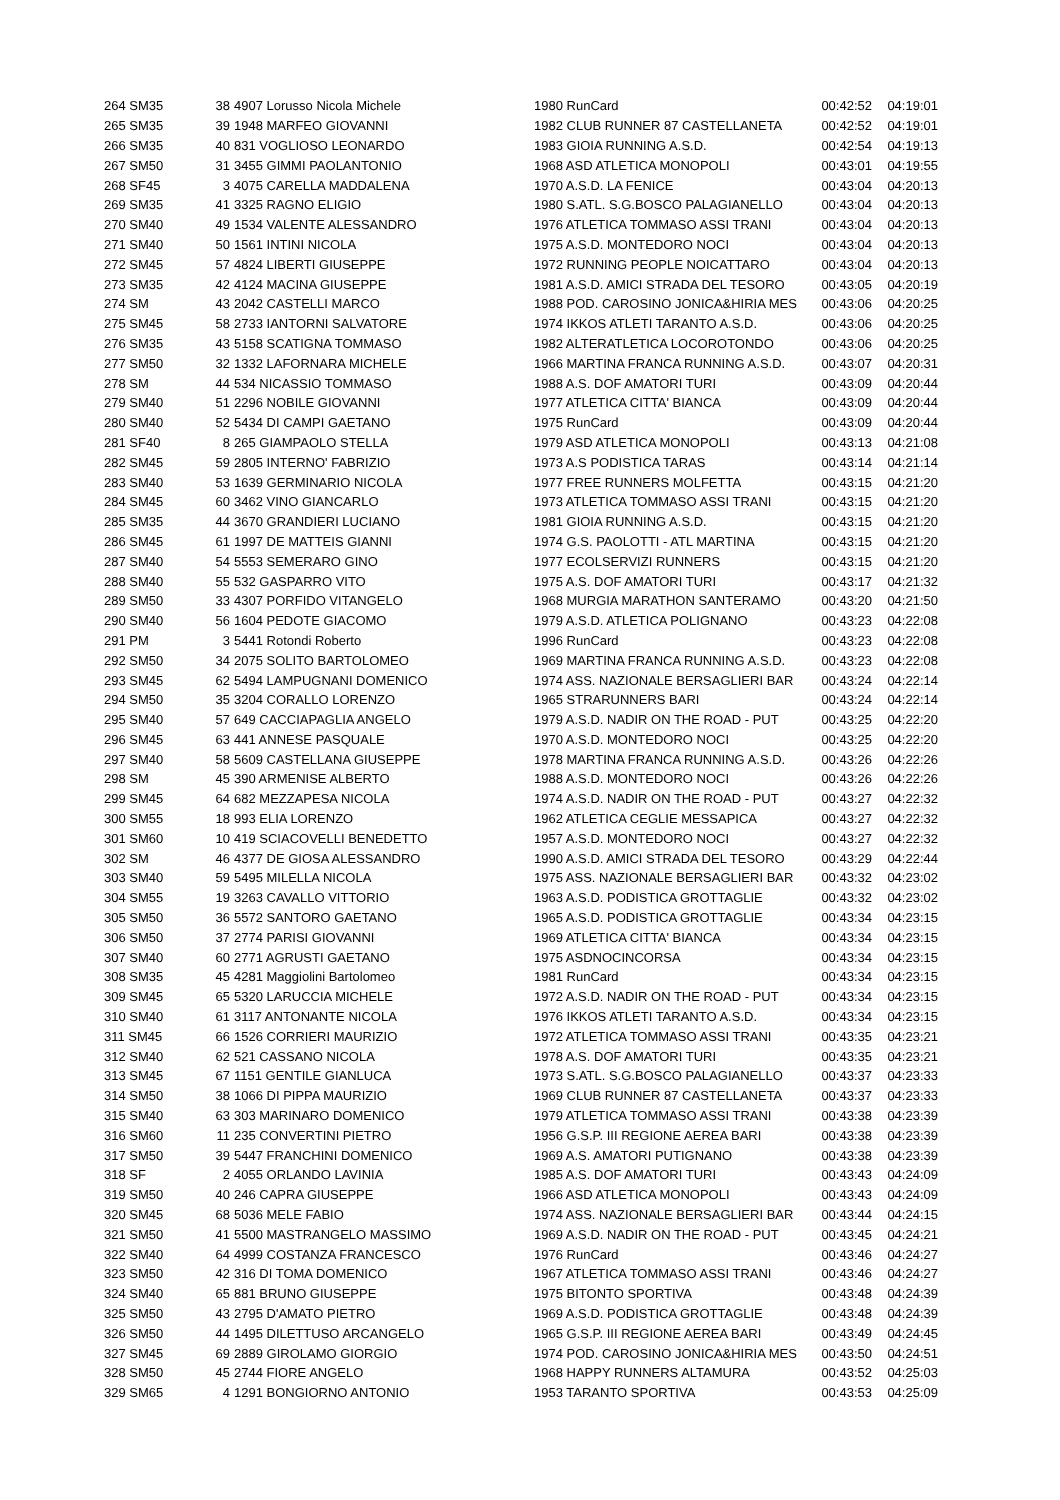| 264 SM35 | 38 | 4907 Lorusso Nicola Michele | 1980 RunCard | 00:42:52 | 04:19:01 |
| 265 SM35 | 39 | 1948 MARFEO GIOVANNI | 1982 CLUB RUNNER 87 CASTELLANETA | 00:42:52 | 04:19:01 |
| 266 SM35 | 40 | 831 VOGLIOSO LEONARDO | 1983 GIOIA RUNNING A.S.D. | 00:42:54 | 04:19:13 |
| 267 SM50 | 31 | 3455 GIMMI PAOLANTONIO | 1968 ASD ATLETICA MONOPOLI | 00:43:01 | 04:19:55 |
| 268 SF45 | 3 | 4075 CARELLA MADDALENA | 1970 A.S.D. LA FENICE | 00:43:04 | 04:20:13 |
| 269 SM35 | 41 | 3325 RAGNO ELIGIO | 1980 S.ATL. S.G.BOSCO PALAGIANELLO | 00:43:04 | 04:20:13 |
| 270 SM40 | 49 | 1534 VALENTE ALESSANDRO | 1976 ATLETICA TOMMASO ASSI TRANI | 00:43:04 | 04:20:13 |
| 271 SM40 | 50 | 1561 INTINI NICOLA | 1975 A.S.D. MONTEDORO NOCI | 00:43:04 | 04:20:13 |
| 272 SM45 | 57 | 4824 LIBERTI GIUSEPPE | 1972 RUNNING PEOPLE NOICATTARO | 00:43:04 | 04:20:13 |
| 273 SM35 | 42 | 4124 MACINA GIUSEPPE | 1981 A.S.D. AMICI STRADA DEL TESORO | 00:43:05 | 04:20:19 |
| 274 SM | 43 | 2042 CASTELLI MARCO | 1988 POD. CAROSINO JONICA&HIRIA MES | 00:43:06 | 04:20:25 |
| 275 SM45 | 58 | 2733 IANTORNI SALVATORE | 1974 IKKOS ATLETI TARANTO A.S.D. | 00:43:06 | 04:20:25 |
| 276 SM35 | 43 | 5158 SCATIGNA TOMMASO | 1982 ALTERATLETICA LOCOROTONDO | 00:43:06 | 04:20:25 |
| 277 SM50 | 32 | 1332 LAFORNARA MICHELE | 1966 MARTINA FRANCA RUNNING A.S.D. | 00:43:07 | 04:20:31 |
| 278 SM | 44 | 534 NICASSIO TOMMASO | 1988 A.S. DOF AMATORI TURI | 00:43:09 | 04:20:44 |
| 279 SM40 | 51 | 2296 NOBILE GIOVANNI | 1977 ATLETICA CITTA' BIANCA | 00:43:09 | 04:20:44 |
| 280 SM40 | 52 | 5434 DI CAMPI GAETANO | 1975 RunCard | 00:43:09 | 04:20:44 |
| 281 SF40 | 8 | 265 GIAMPAOLO STELLA | 1979 ASD ATLETICA MONOPOLI | 00:43:13 | 04:21:08 |
| 282 SM45 | 59 | 2805 INTERNO' FABRIZIO | 1973 A.S PODISTICA TARAS | 00:43:14 | 04:21:14 |
| 283 SM40 | 53 | 1639 GERMINARIO NICOLA | 1977 FREE RUNNERS MOLFETTA | 00:43:15 | 04:21:20 |
| 284 SM45 | 60 | 3462 VINO GIANCARLO | 1973 ATLETICA TOMMASO ASSI TRANI | 00:43:15 | 04:21:20 |
| 285 SM35 | 44 | 3670 GRANDIERI LUCIANO | 1981 GIOIA RUNNING A.S.D. | 00:43:15 | 04:21:20 |
| 286 SM45 | 61 | 1997 DE MATTEIS GIANNI | 1974 G.S. PAOLOTTI - ATL MARTINA | 00:43:15 | 04:21:20 |
| 287 SM40 | 54 | 5553 SEMERARO GINO | 1977 ECOLSERVIZI RUNNERS | 00:43:15 | 04:21:20 |
| 288 SM40 | 55 | 532 GASPARRO VITO | 1975 A.S. DOF AMATORI TURI | 00:43:17 | 04:21:32 |
| 289 SM50 | 33 | 4307 PORFIDO VITANGELO | 1968 MURGIA MARATHON SANTERAMO | 00:43:20 | 04:21:50 |
| 290 SM40 | 56 | 1604 PEDOTE GIACOMO | 1979 A.S.D. ATLETICA POLIGNANO | 00:43:23 | 04:22:08 |
| 291 PM | 3 | 5441 Rotondi Roberto | 1996 RunCard | 00:43:23 | 04:22:08 |
| 292 SM50 | 34 | 2075 SOLITO BARTOLOMEO | 1969 MARTINA FRANCA RUNNING A.S.D. | 00:43:23 | 04:22:08 |
| 293 SM45 | 62 | 5494 LAMPUGNANI DOMENICO | 1974 ASS. NAZIONALE BERSAGLIERI BAR | 00:43:24 | 04:22:14 |
| 294 SM50 | 35 | 3204 CORALLO LORENZO | 1965 STRARUNNERS BARI | 00:43:24 | 04:22:14 |
| 295 SM40 | 57 | 649 CACCIAPAGLIA ANGELO | 1979 A.S.D. NADIR ON THE ROAD - PUT | 00:43:25 | 04:22:20 |
| 296 SM45 | 63 | 441 ANNESE PASQUALE | 1970 A.S.D. MONTEDORO NOCI | 00:43:25 | 04:22:20 |
| 297 SM40 | 58 | 5609 CASTELLANA GIUSEPPE | 1978 MARTINA FRANCA RUNNING A.S.D. | 00:43:26 | 04:22:26 |
| 298 SM | 45 | 390 ARMENISE ALBERTO | 1988 A.S.D. MONTEDORO NOCI | 00:43:26 | 04:22:26 |
| 299 SM45 | 64 | 682 MEZZAPESA NICOLA | 1974 A.S.D. NADIR ON THE ROAD - PUT | 00:43:27 | 04:22:32 |
| 300 SM55 | 18 | 993 ELIA LORENZO | 1962 ATLETICA CEGLIE MESSAPICA | 00:43:27 | 04:22:32 |
| 301 SM60 | 10 | 419 SCIACOVELLI BENEDETTO | 1957 A.S.D. MONTEDORO NOCI | 00:43:27 | 04:22:32 |
| 302 SM | 46 | 4377 DE GIOSA ALESSANDRO | 1990 A.S.D. AMICI STRADA DEL TESORO | 00:43:29 | 04:22:44 |
| 303 SM40 | 59 | 5495 MILELLA NICOLA | 1975 ASS. NAZIONALE BERSAGLIERI BAR | 00:43:32 | 04:23:02 |
| 304 SM55 | 19 | 3263 CAVALLO VITTORIO | 1963 A.S.D. PODISTICA GROTTAGLIE | 00:43:32 | 04:23:02 |
| 305 SM50 | 36 | 5572 SANTORO GAETANO | 1965 A.S.D. PODISTICA GROTTAGLIE | 00:43:34 | 04:23:15 |
| 306 SM50 | 37 | 2774 PARISI GIOVANNI | 1969 ATLETICA CITTA' BIANCA | 00:43:34 | 04:23:15 |
| 307 SM40 | 60 | 2771 AGRUSTI GAETANO | 1975 ASDNOCINCORSA | 00:43:34 | 04:23:15 |
| 308 SM35 | 45 | 4281 Maggiolini Bartolomeo | 1981 RunCard | 00:43:34 | 04:23:15 |
| 309 SM45 | 65 | 5320 LARUCCIA MICHELE | 1972 A.S.D. NADIR ON THE ROAD - PUT | 00:43:34 | 04:23:15 |
| 310 SM40 | 61 | 3117 ANTONANTE NICOLA | 1976 IKKOS ATLETI TARANTO A.S.D. | 00:43:34 | 04:23:15 |
| 311 SM45 | 66 | 1526 CORRIERI MAURIZIO | 1972 ATLETICA TOMMASO ASSI TRANI | 00:43:35 | 04:23:21 |
| 312 SM40 | 62 | 521 CASSANO NICOLA | 1978 A.S. DOF AMATORI TURI | 00:43:35 | 04:23:21 |
| 313 SM45 | 67 | 1151 GENTILE GIANLUCA | 1973 S.ATL. S.G.BOSCO PALAGIANELLO | 00:43:37 | 04:23:33 |
| 314 SM50 | 38 | 1066 DI PIPPA MAURIZIO | 1969 CLUB RUNNER 87 CASTELLANETA | 00:43:37 | 04:23:33 |
| 315 SM40 | 63 | 303 MARINARO DOMENICO | 1979 ATLETICA TOMMASO ASSI TRANI | 00:43:38 | 04:23:39 |
| 316 SM60 | 11 | 235 CONVERTINI PIETRO | 1956 G.S.P. III REGIONE AEREA BARI | 00:43:38 | 04:23:39 |
| 317 SM50 | 39 | 5447 FRANCHINI DOMENICO | 1969 A.S. AMATORI PUTIGNANO | 00:43:38 | 04:23:39 |
| 318 SF | 2 | 4055 ORLANDO LAVINIA | 1985 A.S. DOF AMATORI TURI | 00:43:43 | 04:24:09 |
| 319 SM50 | 40 | 246 CAPRA GIUSEPPE | 1966 ASD ATLETICA MONOPOLI | 00:43:43 | 04:24:09 |
| 320 SM45 | 68 | 5036 MELE FABIO | 1974 ASS. NAZIONALE BERSAGLIERI BAR | 00:43:44 | 04:24:15 |
| 321 SM50 | 41 | 5500 MASTRANGELO MASSIMO | 1969 A.S.D. NADIR ON THE ROAD - PUT | 00:43:45 | 04:24:21 |
| 322 SM40 | 64 | 4999 COSTANZA FRANCESCO | 1976 RunCard | 00:43:46 | 04:24:27 |
| 323 SM50 | 42 | 316 DI TOMA DOMENICO | 1967 ATLETICA TOMMASO ASSI TRANI | 00:43:46 | 04:24:27 |
| 324 SM40 | 65 | 881 BRUNO GIUSEPPE | 1975 BITONTO SPORTIVA | 00:43:48 | 04:24:39 |
| 325 SM50 | 43 | 2795 D'AMATO PIETRO | 1969 A.S.D. PODISTICA GROTTAGLIE | 00:43:48 | 04:24:39 |
| 326 SM50 | 44 | 1495 DILETTUSO ARCANGELO | 1965 G.S.P. III REGIONE AEREA BARI | 00:43:49 | 04:24:45 |
| 327 SM45 | 69 | 2889 GIROLAMO GIORGIO | 1974 POD. CAROSINO JONICA&HIRIA MES | 00:43:50 | 04:24:51 |
| 328 SM50 | 45 | 2744 FIORE ANGELO | 1968 HAPPY RUNNERS ALTAMURA | 00:43:52 | 04:25:03 |
| 329 SM65 | 4 | 1291 BONGIORNO ANTONIO | 1953 TARANTO SPORTIVA | 00:43:53 | 04:25:09 |